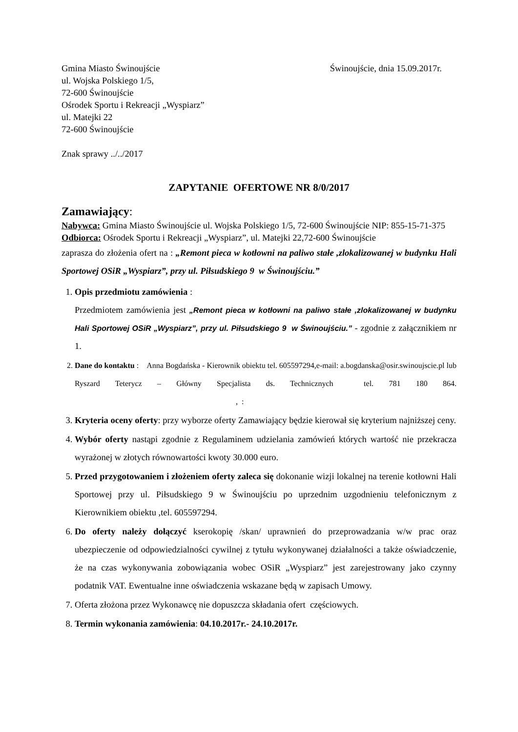Gmina Miasto Świnoujście
ul. Wojska Polskiego 1/5,
72-600 Świnoujście
Ośrodek Sportu i Rekreacji „Wyspiarz”
ul. Matejki 22
72-600 Świnoujście
Świnoujście, dnia 15.09.2017r.
Znak sprawy ../../2017
ZAPYTANIE OFERTOWE NR 8/0/2017
Zamawiający:
Nabywca: Gmina Miasto Świnoujście ul. Wojska Polskiego 1/5, 72-600 Świnoujście NIP: 855-15-71-375
Odbiorca: Ośrodek Sportu i Rekreacji „Wyspiarz”, ul. Matejki 22,72-600 Świnoujście
zaprasza do złożenia ofert na : „Remont pieca w kotłowni na paliwo stałe ,zlokalizowanej w budynku Hali Sportowej OSiR „Wyspiarz”, przy ul. Piłsudskiego 9 w Świnoujściu.”
1. Opis przedmiotu zamówienia :
Przedmiotem zamówienia jest „Remont pieca w kotłowni na paliwo stałe ,zlokalizowanej w budynku Hali Sportowej OSiR „Wyspiarz”, przy ul. Piłsudskiego 9 w Świnoujściu.” - zgodnie z załącznikiem nr 1.
2. Dane do kontaktu : Anna Bogdańska - Kierownik obiektu tel. 605597294,e-mail: a.bogdanska@osir.swinoujscie.pl lub Ryszard Teterycz – Główny Specjalista ds. Technicznych tel. 781 180 864. , :
3. Kryteria oceny oferty: przy wyborze oferty Zamawiający będzie kierował się kryterium najniższej ceny.
4. Wybór oferty nastąpi zgodnie z Regulaminem udzielania zamówień których wartość nie przekracza wyrażonej w złotych równowartości kwoty 30.000 euro.
5. Przed przygotowaniem i złożeniem oferty zaleca się dokonanie wizji lokalnej na terenie kotłowni Hali Sportowej przy ul. Piłsudskiego 9 w Świnoujściu po uprzednim uzgodnieniu telefonicznym z Kierownikiem obiektu ,tel. 605597294.
6. Do oferty należy dołączyć kserokopię /skan/ uprawnień do przeprowadzania w/w prac oraz ubezpieczenie od odpowiedzialności cywilnej z tytułu wykonywanej działalności a także oświadczenie, że na czas wykonywania zobowiązania wobec OSiR „Wyspiarz” jest zarejestrowany jako czynny podatnik VAT. Ewentualne inne oświadczenia wskazane będą w zapisach Umowy.
7. Oferta złożona przez Wykonawcę nie dopuszcza składania ofert częściowych.
8. Termin wykonania zamówienia: 04.10.2017r.- 24.10.2017r.